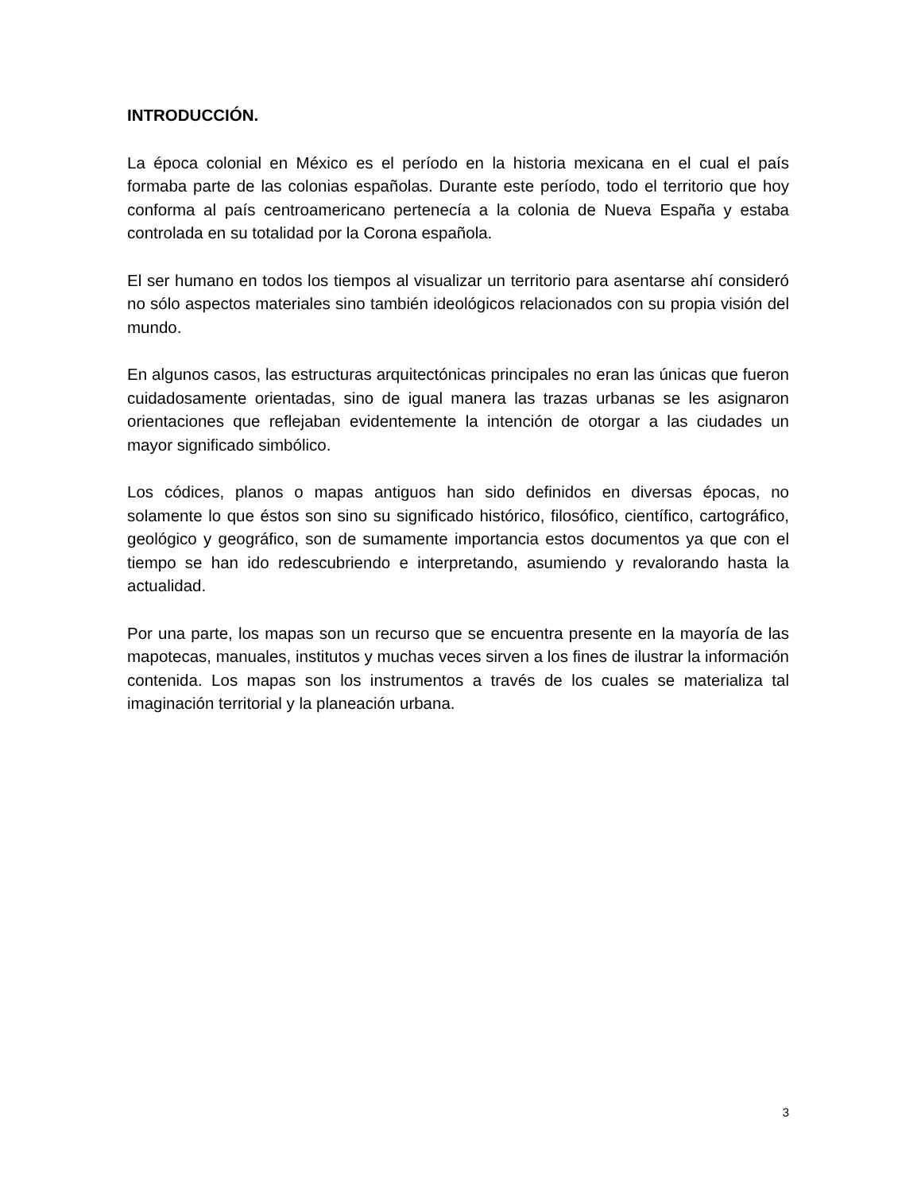INTRODUCCIÓN.
La época colonial en México es el período en la historia mexicana en el cual el país formaba parte de las colonias españolas. Durante este período, todo el territorio que hoy conforma al país centroamericano pertenecía a la colonia de Nueva España y estaba controlada en su totalidad por la Corona española.
El ser humano en todos los tiempos al visualizar un territorio para asentarse ahí consideró no sólo aspectos materiales sino también ideológicos relacionados con su propia visión del mundo.
En algunos casos, las estructuras arquitectónicas principales no eran las únicas que fueron cuidadosamente orientadas, sino de igual manera las trazas urbanas se les asignaron orientaciones que reflejaban evidentemente la intención de otorgar a las ciudades un mayor significado simbólico.
Los códices, planos o mapas antiguos han sido definidos en diversas épocas, no solamente lo que éstos son sino su significado histórico, filosófico, científico, cartográfico, geológico y geográfico, son de sumamente importancia estos documentos ya que con el tiempo se han ido redescubriendo e interpretando, asumiendo y revalorando hasta la actualidad.
Por una parte, los mapas son un recurso que se encuentra presente en la mayoría de las mapotecas, manuales, institutos y muchas veces sirven a los fines de ilustrar la información contenida. Los mapas son los instrumentos a través de los cuales se materializa tal imaginación territorial y la planeación urbana.
3